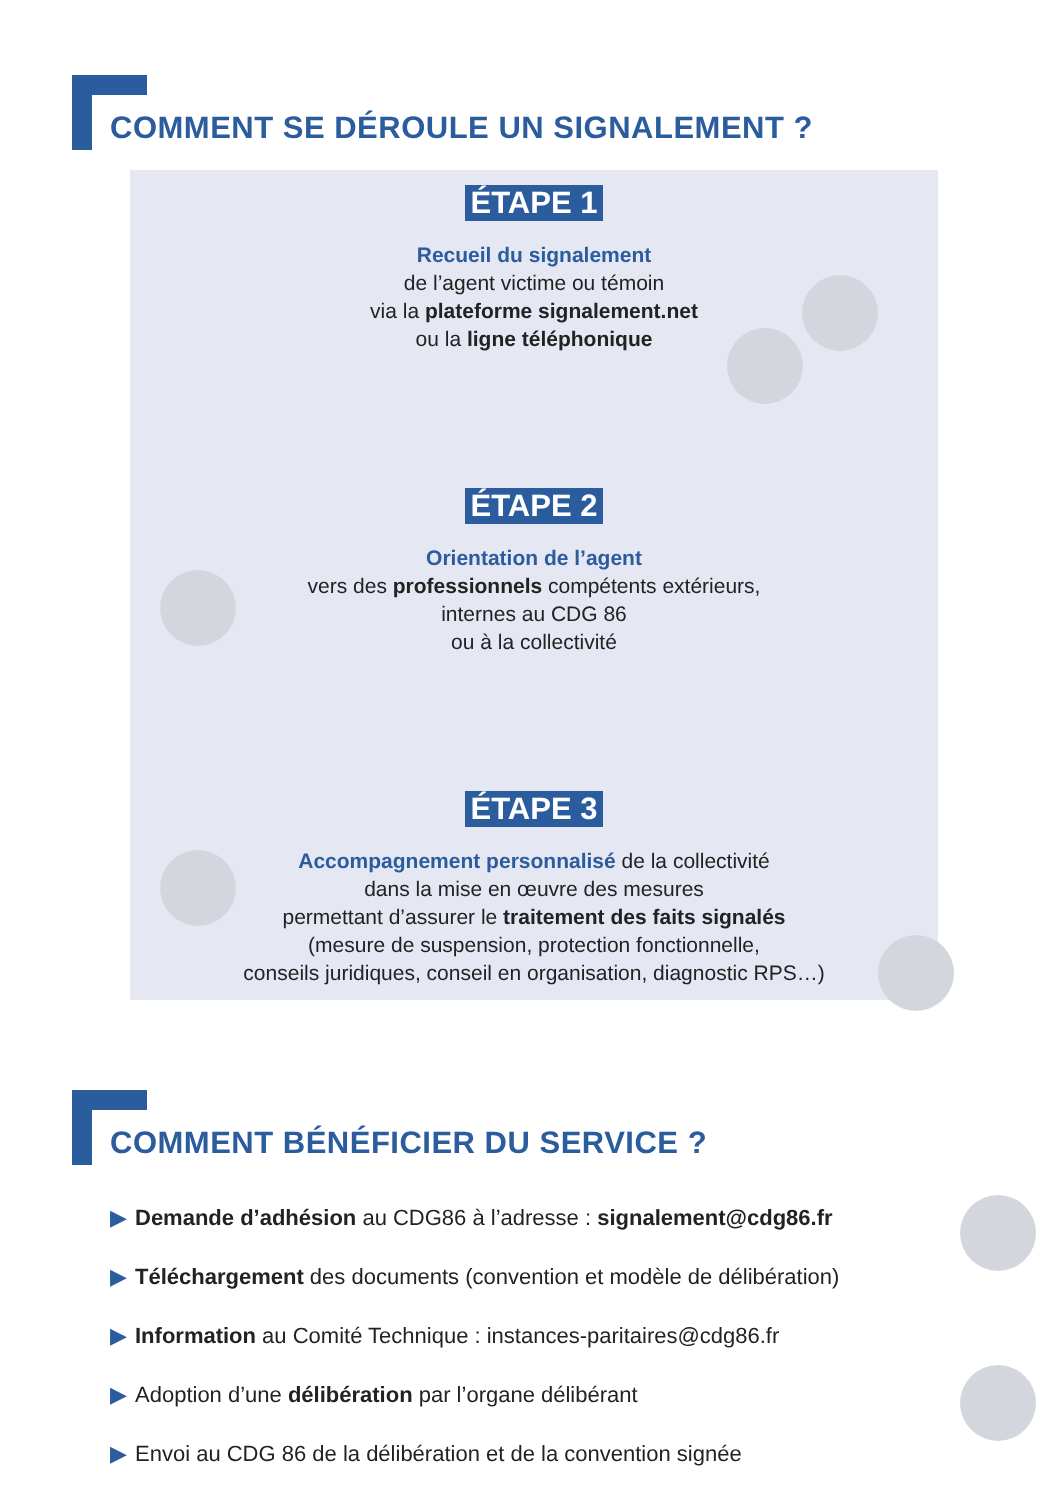COMMENT SE DÉROULE UN SIGNALEMENT ?
ÉTAPE 1
Recueil du signalement
de l’agent victime ou témoin
via la plateforme signalement.net
ou la ligne téléphonique
ÉTAPE 2
Orientation de l’agent
vers des professionnels compétents extérieurs,
internes au CDG 86
ou à la collectivité
ÉTAPE 3
Accompagnement personnalisé de la collectivité
dans la mise en œuvre des mesures
permettant d’assurer le traitement des faits signalés
(mesure de suspension, protection fonctionnelle,
conseils juridiques, conseil en organisation, diagnostic RPS…)
COMMENT BÉNÉFICIER DU SERVICE ?
▶ Demande d’adhésion au CDG86 à l’adresse : signalement@cdg86.fr
▶ Téléchargement des documents (convention et modèle de délibération)
▶ Information au Comité Technique : instances-paritaires@cdg86.fr
▶ Adoption d’une délibération par l’organe délibérant
▶ Envoi au CDG 86 de la délibération et de la convention signée